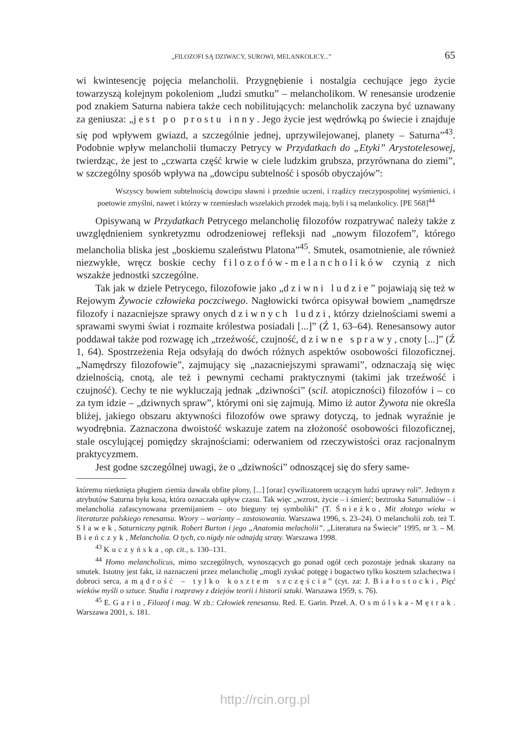„FILOZOFI SĄ DZIWACY, SUROWI, MELANKOLICY...” 65
wi kwintesencję pojęcia melancholii. Przygnębienie i nostalgia cechujące jego życie towarzyszą kolejnym pokoleniom „ludzi smutku” – melancholikom. W renesansie urodzenie pod znakiem Saturna nabiera także cech nobilitujących: melancholik zaczyna być uznawany za geniusza: „jest po prostu inny. Jego życie jest wędrówką po świecie i znajduje się pod wpływem gwiazd, a szczególnie jednej, uprzywilejowanej, planety – Saturna”<sup>43</sup>. Podobnie wpływ melancholii tłumaczy Petrycy w Przydatkach do „Etyki” Arystotelesowej, twierdząc, że jest to „czwarta część krwie w ciele ludzkim grubsza, przyrównana do ziemi”, w szczególny sposób wpływa na „dowcipu subtelność i sposób obyczajów”:
Wszyscy bowiem subtelnością dowcipu sławni i przednie uczeni, i rządźcy rzeczypospolitej wyśmienici, i poetowie zmyślni, nawet i którzy w rzemiesłach wszelakich przodek mają, byli i są melankolicy. [PE 568]<sup>44</sup>
Opisywaną w Przydatkach Petrycego melancholię filozofów rozpatrywać należy także z uwzględnieniem synkretyzmu odrodzeniowej refleksji nad „nowym filozofem”, którego melancholia bliska jest „boskiemu szaleństwu Platona”<sup>45</sup>. Smutek, osamotnienie, ale również niezwykłe, wręcz boskie cechy filozofów-melancholików czynią z nich wszakże jednostki szczególne.
Tak jak w dziele Petrycego, filozofowie jako „dziwni ludzie” pojawiają się też w Rejowym Żywocie człowieka poczciwego. Nagłowicki twórca opisywał bowiem „namędrsze filozofy i nazacniejsze sprawy onych dziwnych ludzi, którzy dzielnościami swemi a sprawami swymi świat i rozmaite królestwa posiadali [...]” (Ź 1, 63–64). Renesansowy autor poddawał także pod rozwagę ich „trzeźwość, czujność, dziwne sprawy, cnoty [...]” (Ź 1, 64). Spostrzeżenia Reja odsyłają do dwóch różnych aspektów osobowości filozoficznej. „Namędrszy filozofowie”, zajmujący się „nazacniejszymi sprawami”, odznaczają się więc dzielnością, cnotą, ale też i pewnymi cechami praktycznymi (takimi jak trzeźwość i czujność). Cechy te nie wykluczają jednak „dziwności” (scil. atopiczności) filozofów i – co za tym idzie – „dziwnych spraw”, którymi oni się zajmują. Mimo iż autor Żywota nie określa bliżej, jakiego obszaru aktywności filozofów owe sprawy dotyczą, to jednak wyraźnie je wyodrębnia. Zaznaczona dwoistość wskazuje zatem na złożoność osobowości filozoficznej, stale oscylującej pomiędzy skrajnościami: oderwaniem od rzeczywistości oraz racjonalnym praktycyzmem.
Jest godne szczególnej uwagi, że o „dziwności” odnoszącej się do sfery same-
któremu nietknięta pługiem ziemia dawała obfite plony, [...] [oraz] cywilizatorem uczącym ludzi uprawy roli”. Jednym z atrybutów Saturna była kosa, która oznaczała upływ czasu. Tak więc „wzrost, życie – i śmierć; beztroska Saturnaliów – i melancholia zafascynowana przemijaniem – oto bieguny tej symboliki” (T. Śnieżko, Mit złotego wieku w literaturze polskiego renesansu. Wzory – warianty – zastosowania. Warszawa 1996, s. 23–24). O melancholii zob. też T. Sławek, Saturniczny pątnik. Robert Burton i jego „Anatomia melacholii”. „Literatura na Świecie” 1995, nr 3. – M. Bieńczyk, Melancholia. O tych, co nigdy nie odnajdą straty. Warszawa 1998.
<sup>43</sup> Kuczyńska, op. cit., s. 130–131.
<sup>44</sup> Homo melancholicus, mimo szczególnych, wynoszących go ponad ogół cech pozostaje jednak skazany na smutek. Istotny jest fakt, iż naznaczeni przez melancholię „mogli zyskać potęgę i bogactwo tylko kosztem szlachectwa i dobroci serca, a mądrość – tylko kosztem szczęścia” (cyt. za: J. Białostocki, Pięć wieków myśli o sztuce. Studia i rozprawy z dziejów teorii i historii sztuki. Warszawa 1959, s. 76).
<sup>45</sup> E. Garin, Filozof i mag. W zb.: Człowiek renesansu. Red. E. Garin. Przeł. A. Osmólska-Mętrak. Warszawa 2001, s. 181.
http://rcin.org.pl